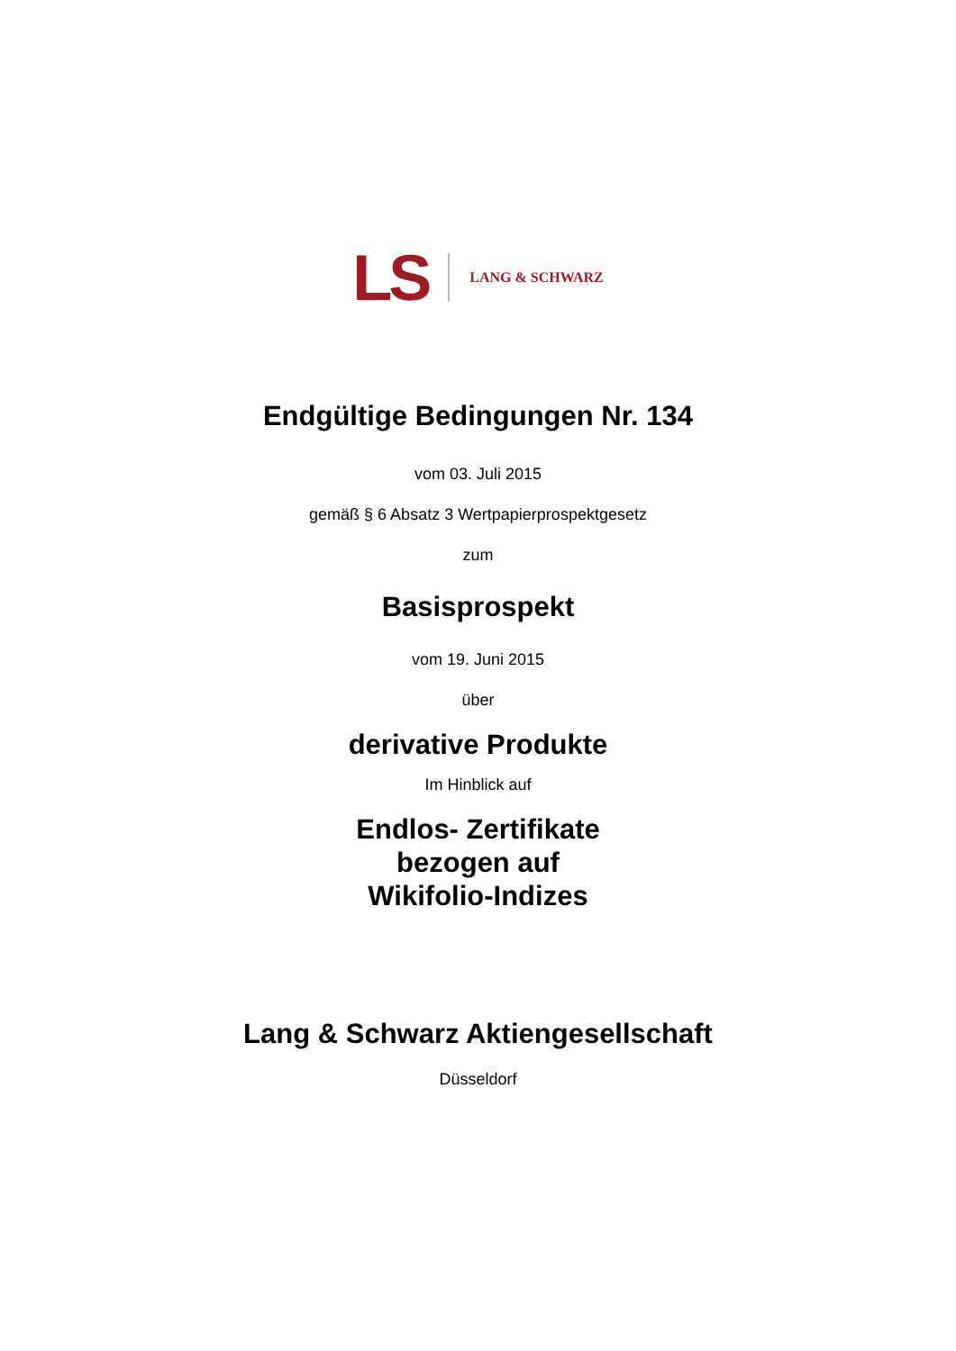LS LANG & SCHWARZ
Endgültige Bedingungen Nr. 134
vom 03. Juli 2015
gemäß § 6 Absatz 3 Wertpapierprospektgesetz
zum
Basisprospekt
vom 19. Juni 2015
über
derivative Produkte
Im Hinblick auf
Endlos- Zertifikate
bezogen auf
Wikifolio-Indizes
Lang & Schwarz Aktiengesellschaft
Düsseldorf